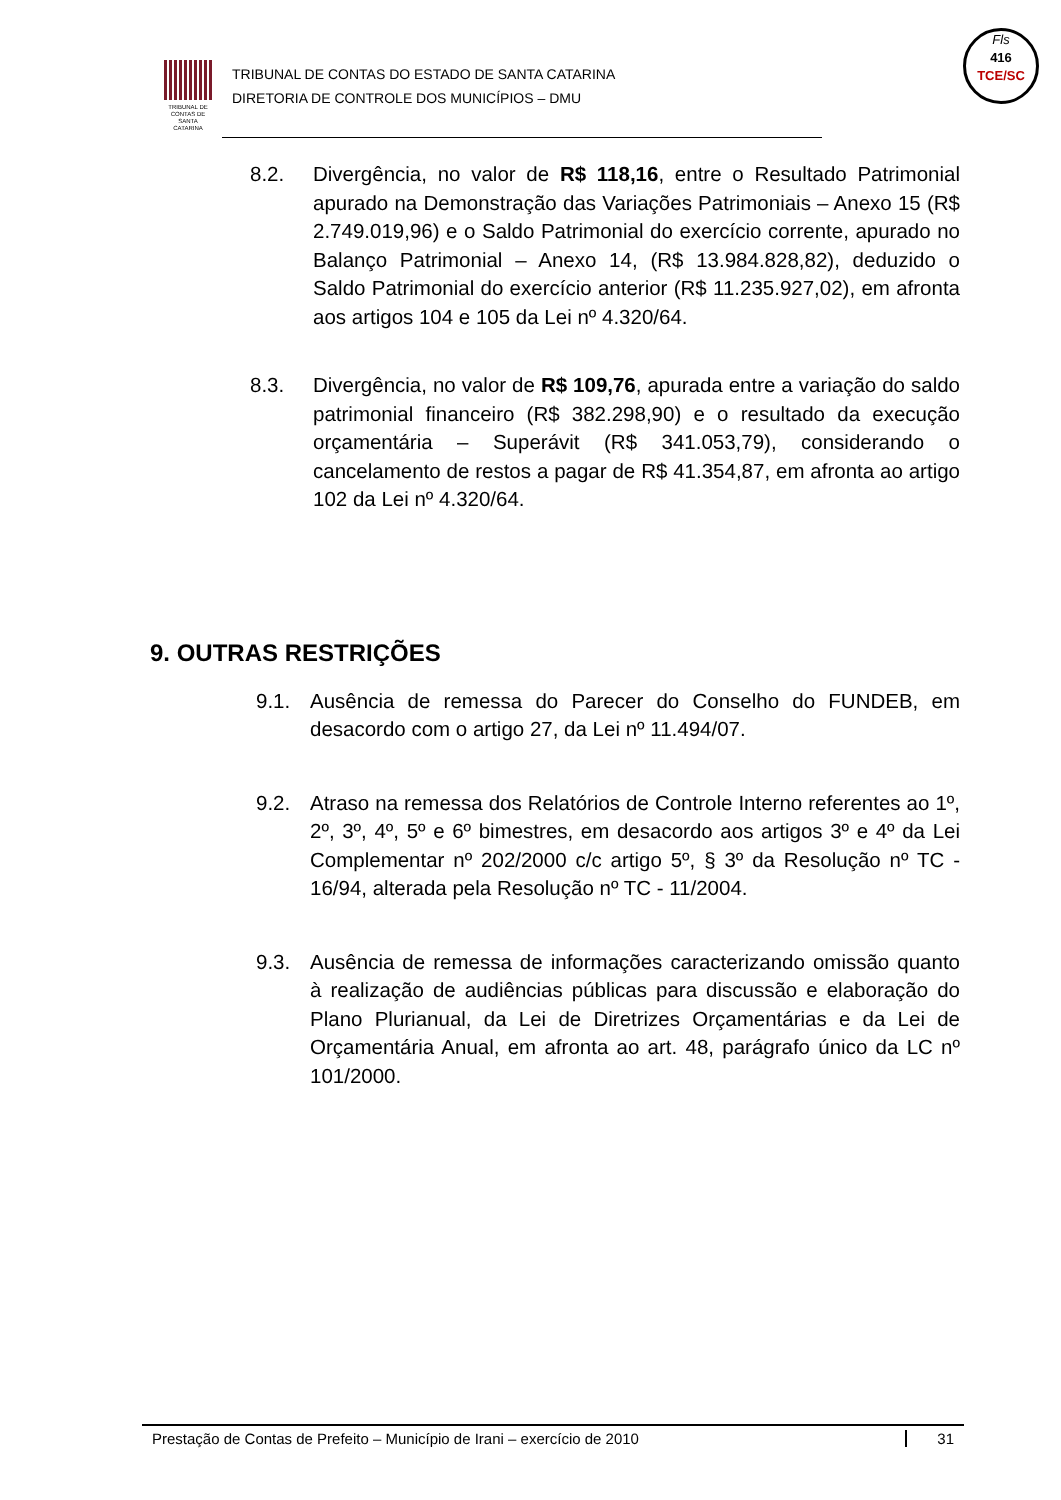TRIBUNAL DE CONTAS DE SANTA CATARINA
TRIBUNAL DE CONTAS DO ESTADO DE SANTA CATARINA
DIRETORIA DE CONTROLE DOS MUNICÍPIOS – DMU
Fls
416
TCE/SC
8.2. Divergência, no valor de R$ 118,16, entre o Resultado Patrimonial apurado na Demonstração das Variações Patrimoniais – Anexo 15 (R$ 2.749.019,96) e o Saldo Patrimonial do exercício corrente, apurado no Balanço Patrimonial – Anexo 14, (R$ 13.984.828,82), deduzido o Saldo Patrimonial do exercício anterior (R$ 11.235.927,02), em afronta aos artigos 104 e 105 da Lei nº 4.320/64.
8.3. Divergência, no valor de R$ 109,76, apurada entre a variação do saldo patrimonial financeiro (R$ 382.298,90) e o resultado da execução orçamentária – Superávit (R$ 341.053,79), considerando o cancelamento de restos a pagar de R$ 41.354,87, em afronta ao artigo 102 da Lei nº 4.320/64.
9. OUTRAS RESTRIÇÕES
9.1. Ausência de remessa do Parecer do Conselho do FUNDEB, em desacordo com o artigo 27, da Lei nº 11.494/07.
9.2. Atraso na remessa dos Relatórios de Controle Interno referentes ao 1º, 2º, 3º, 4º, 5º e 6º bimestres, em desacordo aos artigos 3º e 4º da Lei Complementar nº 202/2000 c/c artigo 5º, § 3º da Resolução nº TC - 16/94, alterada pela Resolução nº TC - 11/2004.
9.3. Ausência de remessa de informações caracterizando omissão quanto à realização de audiências públicas para discussão e elaboração do Plano Plurianual, da Lei de Diretrizes Orçamentárias e da Lei de Orçamentária Anual, em afronta ao art. 48, parágrafo único da LC nº 101/2000.
Prestação de Contas de Prefeito – Município de Irani – exercício de 2010 31